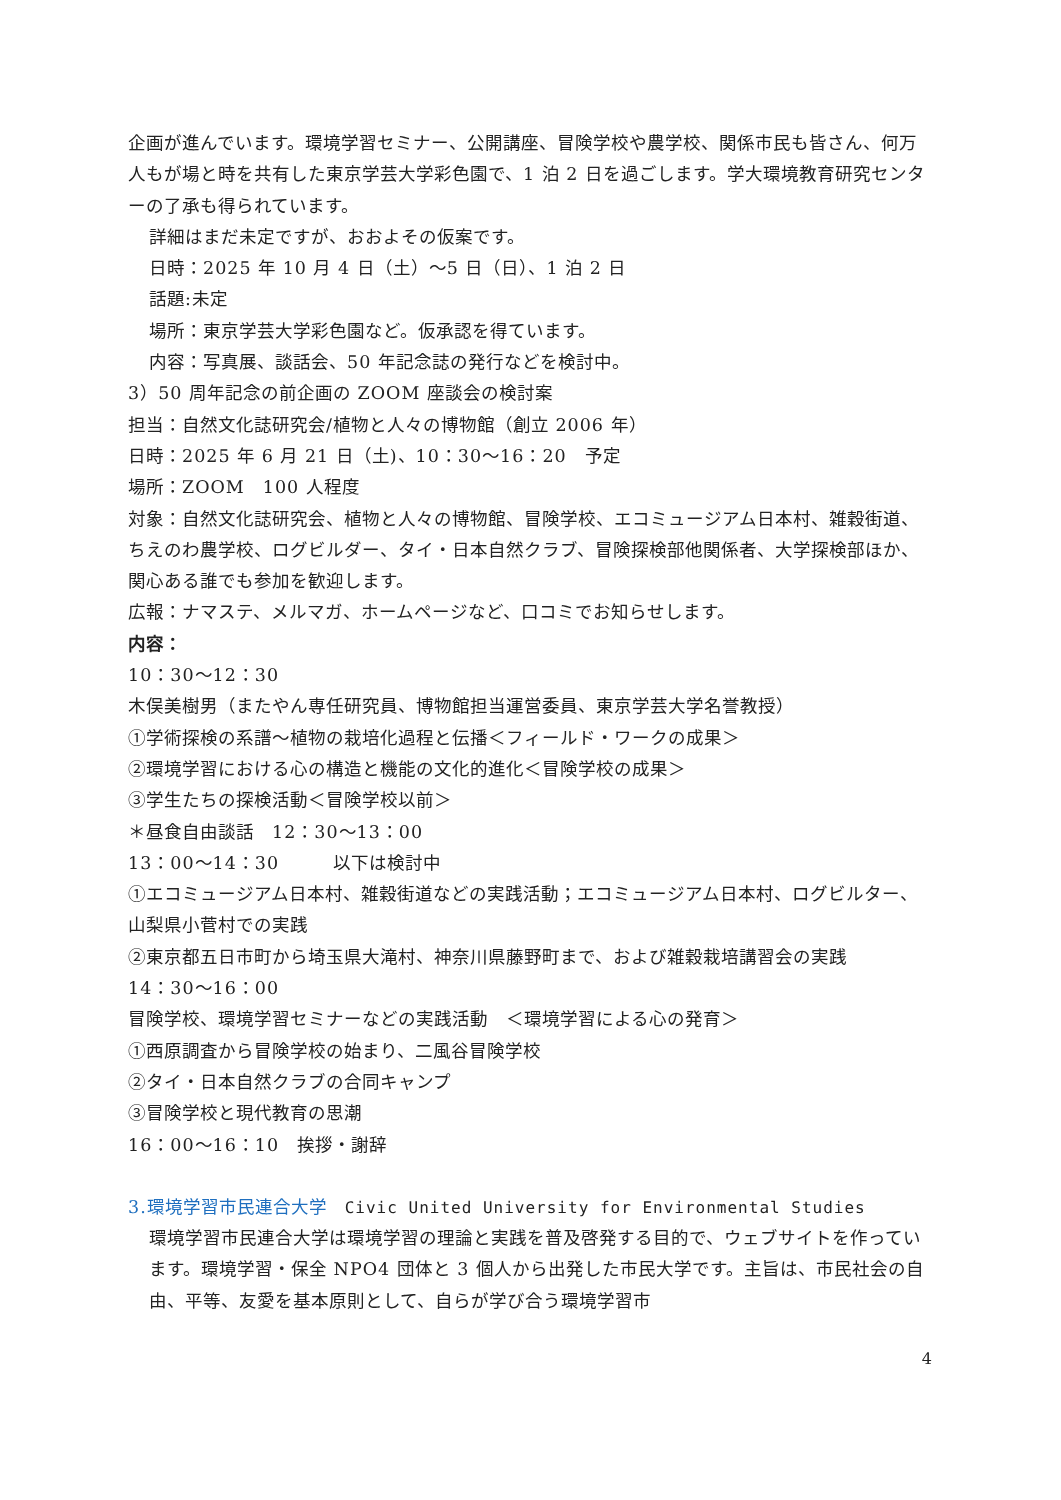企画が進んでいます。環境学習セミナー、公開講座、冒険学校や農学校、関係市民も皆さん、何万人もが場と時を共有した東京学芸大学彩色園で、1 泊 2 日を過ごします。学大環境教育研究センターの了承も得られています。
詳細はまだ未定ですが、おおよその仮案です。
日時：2025 年 10 月 4 日（土）～5 日（日）、1 泊 2 日
話題:未定
場所：東京学芸大学彩色園など。仮承認を得ています。
内容：写真展、談話会、50 年記念誌の発行などを検討中。
3）50 周年記念の前企画の ZOOM 座談会の検討案
担当：自然文化誌研究会/植物と人々の博物館（創立 2006 年）
日時：2025 年 6 月 21 日（土)、10：30～16：20　予定
場所：ZOOM　100 人程度
対象：自然文化誌研究会、植物と人々の博物館、冒険学校、エコミュージアム日本村、雑穀街道、ちえのわ農学校、ログビルダー、タイ・日本自然クラブ、冒険探検部他関係者、大学探検部ほか、関心ある誰でも参加を歓迎します。
広報：ナマステ、メルマガ、ホームページなど、口コミでお知らせします。
内容：
10：30～12：30
木俣美樹男（またやん専任研究員、博物館担当運営委員、東京学芸大学名誉教授）
①学術探検の系譜～植物の栽培化過程と伝播＜フィールド・ワークの成果＞
②環境学習における心の構造と機能の文化的進化＜冒険学校の成果＞
③学生たちの探検活動＜冒険学校以前＞
＊昼食自由談話　12：30～13：00
13：00～14：30　　　以下は検討中
①エコミュージアム日本村、雑穀街道などの実践活動；エコミュージアム日本村、ログビルター、山梨県小菅村での実践
②東京都五日市町から埼玉県大滝村、神奈川県藤野町まで、および雑穀栽培講習会の実践
14：30～16：00
冒険学校、環境学習セミナーなどの実践活動　＜環境学習による心の発育＞
①西原調査から冒険学校の始まり、二風谷冒険学校
②タイ・日本自然クラブの合同キャンプ
③冒険学校と現代教育の思潮
16：00～16：10　挨拶・謝辞
3.環境学習市民連合大学　Civic United University for Environmental Studies
環境学習市民連合大学は環境学習の理論と実践を普及啓発する目的で、ウェブサイトを作っています。環境学習・保全 NPO4 団体と 3 個人から出発した市民大学です。主旨は、市民社会の自由、平等、友愛を基本原則として、自らが学び合う環境学習市
4